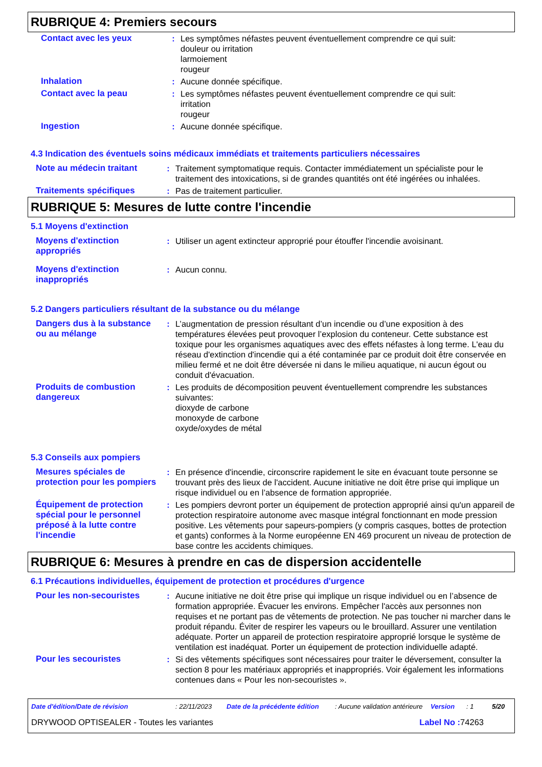RUBRIQUE 4: Premiers secours
| Contact avec les yeux | : | Les symptômes néfastes peuvent éventuellement comprendre ce qui suit: douleur ou irritation larmoiement rougeur |
| Inhalation | : | Aucune donnée spécifique. |
| Contact avec la peau | : | Les symptômes néfastes peuvent éventuellement comprendre ce qui suit: irritation rougeur |
| Ingestion | : | Aucune donnée spécifique. |
4.3 Indication des éventuels soins médicaux immédiats et traitements particuliers nécessaires
| Note au médecin traitant | : | Traitement symptomatique requis. Contacter immédiatement un spécialiste pour le traitement des intoxications, si de grandes quantités ont été ingérées ou inhalées. |
| Traitements spécifiques | : | Pas de traitement particulier. |
RUBRIQUE 5: Mesures de lutte contre l'incendie
5.1 Moyens d'extinction
| Moyens d'extinction appropriés | : | Utiliser un agent extincteur approprié pour étouffer l'incendie avoisinant. |
| Moyens d'extinction inappropriés | : | Aucun connu. |
5.2 Dangers particuliers résultant de la substance ou du mélange
| Dangers dus à la substance ou au mélange | : | L’augmentation de pression résultant d’un incendie ou d’une exposition à des températures élevées peut provoquer l’explosion du conteneur. Cette substance est toxique pour les organismes aquatiques avec des effets néfastes à long terme. L'eau du réseau d'extinction d'incendie qui a été contaminée par ce produit doit être conservée en milieu fermé et ne doit être déversée ni dans le milieu aquatique, ni aucun égout ou conduit d'évacuation. |
| Produits de combustion dangereux | : | Les produits de décomposition peuvent éventuellement comprendre les substances suivantes: dioxyde de carbone monoxyde de carbone oxyde/oxydes de métal |
5.3 Conseils aux pompiers
| Mesures spéciales de protection pour les pompiers | : | En présence d'incendie, circonscrire rapidement le site en évacuant toute personne se trouvant près des lieux de l'accident. Aucune initiative ne doit être prise qui implique un risque individuel ou en l’absence de formation appropriée. |
| Équipement de protection spécial pour le personnel préposé à la lutte contre l'incendie | : | Les pompiers devront porter un équipement de protection approprié ainsi qu'un appareil de protection respiratoire autonome avec masque intégral fonctionnant en mode pression positive. Les vêtements pour sapeurs-pompiers (y compris casques, bottes de protection et gants) conformes à la Norme européenne EN 469 procurent un niveau de protection de base contre les accidents chimiques. |
RUBRIQUE 6: Mesures à prendre en cas de dispersion accidentelle
6.1 Précautions individuelles, équipement de protection et procédures d'urgence
| Pour les non-secouristes | : | Aucune initiative ne doit être prise qui implique un risque individuel ou en l’absence de formation appropriée. Évacuer les environs. Empêcher l'accès aux personnes non requises et ne portant pas de vêtements de protection. Ne pas toucher ni marcher dans le produit répandu. Éviter de respirer les vapeurs ou le brouillard. Assurer une ventilation adéquate. Porter un appareil de protection respiratoire approprié lorsque le système de ventilation est inadéquat. Porter un équipement de protection individuelle adapté. |
| Pour les secouristes | : | Si des vêtements spécifiques sont nécessaires pour traiter le déversement, consulter la section 8 pour les matériaux appropriés et inappropriés. Voir également les informations contenues dans « Pour les non-secouristes ». |
| Date d'édition/Date de révision | : 22/11/2023 | Date de la précédente édition | : Aucune validation antérieure | Version | : 1 | 5/20 |
| DRYWOOD OPTISEALER - Toutes les variantes | Label No : 74263 |